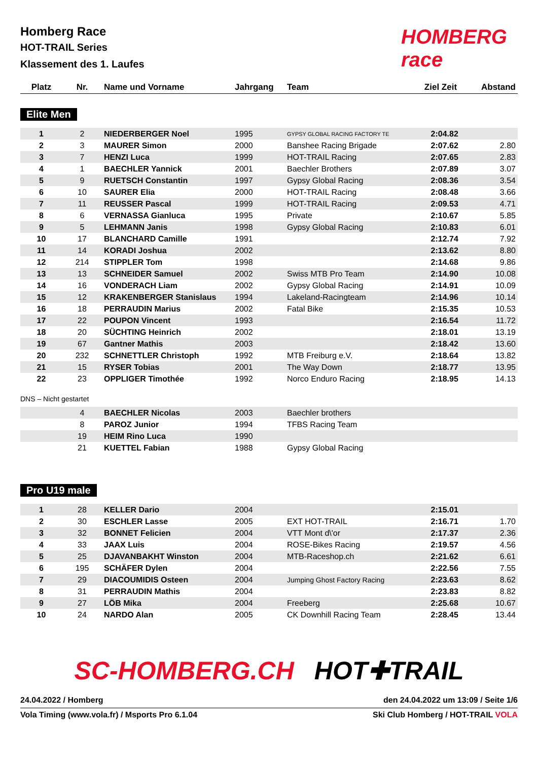Homberg Race
HOT-TRAIL Series
Klassement des 1. Laufes
HOMBERG race
| Platz | Nr. | Name und Vorname | Jahrgang | Team | Ziel Zeit | Abstand |
| --- | --- | --- | --- | --- | --- | --- |
Elite Men
| 1 | 2 | NIEDERBERGER Noel | 1995 | GYPSY GLOBAL RACING FACTORY TE | 2:04.82 | |
| 2 | 3 | MAURER Simon | 2000 | Banshee Racing Brigade | 2:07.62 | 2.80 |
| 3 | 7 | HENZI Luca | 1999 | HOT-TRAIL Racing | 2:07.65 | 2.83 |
| 4 | 1 | BAECHLER Yannick | 2001 | Baechler Brothers | 2:07.89 | 3.07 |
| 5 | 9 | RUETSCH Constantin | 1997 | Gypsy Global Racing | 2:08.36 | 3.54 |
| 6 | 10 | SAURER Elia | 2000 | HOT-TRAIL Racing | 2:08.48 | 3.66 |
| 7 | 11 | REUSSER Pascal | 1999 | HOT-TRAIL Racing | 2:09.53 | 4.71 |
| 8 | 6 | VERNASSA Gianluca | 1995 | Private | 2:10.67 | 5.85 |
| 9 | 5 | LEHMANN Janis | 1998 | Gypsy Global Racing | 2:10.83 | 6.01 |
| 10 | 17 | BLANCHARD Camille | 1991 | | 2:12.74 | 7.92 |
| 11 | 14 | KORADI Joshua | 2002 | | 2:13.62 | 8.80 |
| 12 | 214 | STIPPLER Tom | 1998 | | 2:14.68 | 9.86 |
| 13 | 13 | SCHNEIDER Samuel | 2002 | Swiss MTB Pro Team | 2:14.90 | 10.08 |
| 14 | 16 | VONDERACH Liam | 2002 | Gypsy Global Racing | 2:14.91 | 10.09 |
| 15 | 12 | KRAKENBERGER Stanislaus | 1994 | Lakeland-Racingteam | 2:14.96 | 10.14 |
| 16 | 18 | PERRAUDIN Marius | 2002 | Fatal Bike | 2:15.35 | 10.53 |
| 17 | 22 | POUPON Vincent | 1993 | | 2:16.54 | 11.72 |
| 18 | 20 | SÜCHTING Heinrich | 2002 | | 2:18.01 | 13.19 |
| 19 | 67 | Gantner Mathis | 2003 | | 2:18.42 | 13.60 |
| 20 | 232 | SCHNETTLER Christoph | 1992 | MTB Freiburg e.V. | 2:18.64 | 13.82 |
| 21 | 15 | RYSER Tobias | 2001 | The Way Down | 2:18.77 | 13.95 |
| 22 | 23 | OPPLIGER Timothée | 1992 | Norco Enduro Racing | 2:18.95 | 14.13 |
DNS – Nicht gestartet
| | 4 | BAECHLER Nicolas | 2003 | Baechler brothers |
| | 8 | PAROZ Junior | 1994 | TFBS Racing Team |
| | 19 | HEIM Rino Luca | 1990 | |
| | 21 | KUETTEL Fabian | 1988 | Gypsy Global Racing |
Pro U19 male
| 1 | 28 | KELLER Dario | 2004 | | 2:15.01 | |
| 2 | 30 | ESCHLER Lasse | 2005 | EXT HOT-TRAIL | 2:16.71 | 1.70 |
| 3 | 32 | BONNET Felicien | 2004 | VTT Mont d\'or | 2:17.37 | 2.36 |
| 4 | 33 | JAAX Luis | 2004 | ROSE-Bikes Racing | 2:19.57 | 4.56 |
| 5 | 25 | DJAVANBAKHT Winston | 2004 | MTB-Raceshop.ch | 2:21.62 | 6.61 |
| 6 | 195 | SCHÄFER Dylen | 2004 | | 2:22.56 | 7.55 |
| 7 | 29 | DIACOUMIDIS Osteen | 2004 | Jumping Ghost Factory Racing | 2:23.63 | 8.62 |
| 8 | 31 | PERRAUDIN Mathis | 2004 | | 2:23.83 | 8.82 |
| 9 | 27 | LÖB Mika | 2004 | Freeberg | 2:25.68 | 10.67 |
| 10 | 24 | NARDO Alan | 2005 | CK Downhill Racing Team | 2:28.45 | 13.44 |
SC-HOMBERG.CH HOT✚TRAIL
24.04.2022 / Homberg den 24.04.2022 um 13:09 / Seite 1/6
Vola Timing (www.vola.fr) / Msports Pro 6.1.04 Ski Club Homberg / HOT-TRAIL VOLA